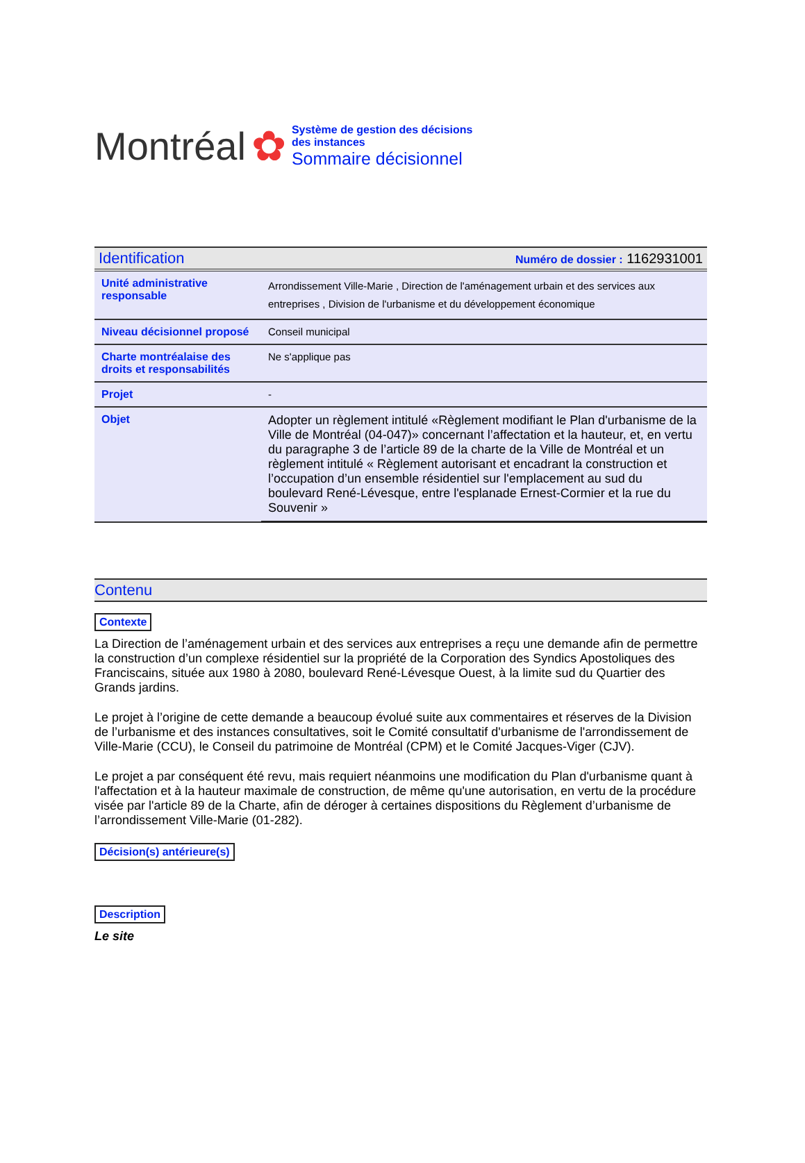Montréal ✿
Système de gestion des décisions des instances
Sommaire décisionnel
Identification Numéro de dossier : 1162931001
| Unité administrative responsable | Arrondissement Ville-Marie , Direction de l'aménagement urbain et des services aux entreprises , Division de l'urbanisme et du développement économique |
| Niveau décisionnel proposé | Conseil municipal |
| Charte montréalaise des droits et responsabilités | Ne s'applique pas |
| Projet | - |
| Objet | Adopter un règlement intitulé «Règlement modifiant le Plan d'urbanisme de la Ville de Montréal (04-047)» concernant l’affectation et la hauteur, et, en vertu du paragraphe 3 de l’article 89 de la charte de la Ville de Montréal et un règlement intitulé « Règlement autorisant et encadrant la construction et l’occupation d’un ensemble résidentiel sur l'emplacement au sud du boulevard René-Lévesque, entre l'esplanade Ernest-Cormier et la rue du Souvenir » |
Contenu
Contexte
La Direction de l’aménagement urbain et des services aux entreprises a reçu une demande afin de permettre la construction d’un complexe résidentiel sur la propriété de la Corporation des Syndics Apostoliques des Franciscains, située aux 1980 à 2080, boulevard René-Lévesque Ouest, à la limite sud du Quartier des Grands jardins.
Le projet à l’origine de cette demande a beaucoup évolué suite aux commentaires et réserves de la Division de l’urbanisme et des instances consultatives, soit le Comité consultatif d'urbanisme de l'arrondissement de Ville-Marie (CCU), le Conseil du patrimoine de Montréal (CPM) et le Comité Jacques-Viger (CJV).
Le projet a par conséquent été revu, mais requiert néanmoins une modification du Plan d'urbanisme quant à l'affectation et à la hauteur maximale de construction, de même qu'une autorisation, en vertu de la procédure visée par l'article 89 de la Charte, afin de déroger à certaines dispositions du Règlement d’urbanisme de l’arrondissement Ville-Marie (01-282).
Décision(s) antérieure(s)
Description
Le site